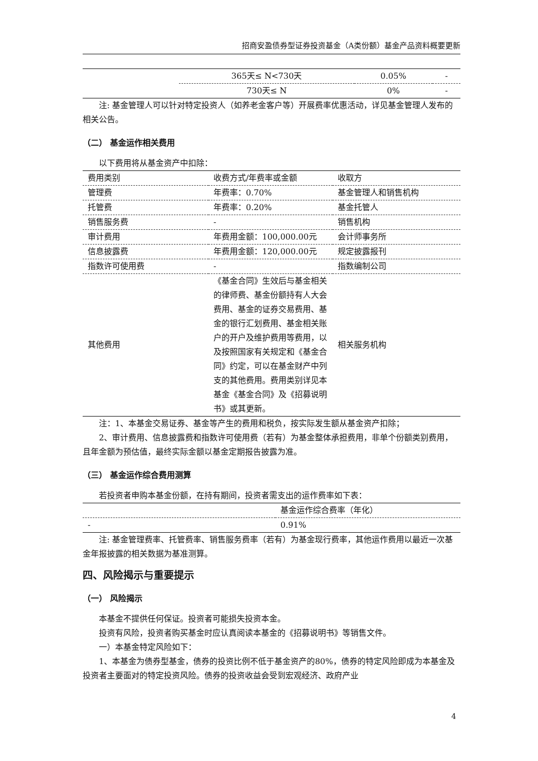招商安盈债券型证券投资基金（A类份额）基金产品资料概要更新
| | 365天≤ N<730天 | 0.05% | - |
| | 730天≤ N | 0% | - |
注: 基金管理人可以针对特定投资人（如养老金客户等）开展费率优惠活动，详见基金管理人发布的相关公告。
（二） 基金运作相关费用
以下费用将从基金资产中扣除：
| 费用类别 | 收费方式/年费率或金额 | 收取方 |
| --- | --- | --- |
| 管理费 | 年费率：0.70% | 基金管理人和销售机构 |
| 托管费 | 年费率：0.20% | 基金托管人 |
| 销售服务费 | - | 销售机构 |
| 审计费用 | 年费用金额：100,000.00元 | 会计师事务所 |
| 信息披露费 | 年费用金额：120,000.00元 | 规定披露报刊 |
| 指数许可使用费 | - | 指数编制公司 |
| 其他费用 | 《基金合同》生效后与基金相关的律师费、基金份额持有人大会费用、基金的证券交易费用、基金的银行汇划费用、基金相关账户的开户及维护费用等费用，以及按照国家有关规定和《基金合同》约定，可以在基金财产中列支的其他费用。费用类别详见本基金《基金合同》及《招募说明书》或其更新。 | 相关服务机构 |
注：1、本基金交易证券、基金等产生的费用和税负，按实际发生额从基金资产扣除；
2、审计费用、信息披露费和指数许可使用费（若有）为基金整体承担费用，非单个份额类别费用，且年金额为预估值，最终实际金额以基金定期报告披露为准。
（三） 基金运作综合费用测算
若投资者申购本基金份额，在持有期间，投资者需支出的运作费率如下表：
| | 基金运作综合费率（年化） |
| --- | --- |
| - | 0.91% |
注: 基金管理费率、托管费率、销售服务费率（若有）为基金现行费率，其他运作费用以最近一次基金年报披露的相关数据为基准测算。
四、风险揭示与重要提示
（一） 风险揭示
本基金不提供任何保证。投资者可能损失投资本金。
投资有风险，投资者购买基金时应认真阅读本基金的《招募说明书》等销售文件。
一）本基金特定风险如下：
1、本基金为债券型基金，债券的投资比例不低于基金资产的80%，债券的特定风险即成为本基金及投资者主要面对的特定投资风险。债券的投资收益会受到宏观经济、政府产业
4